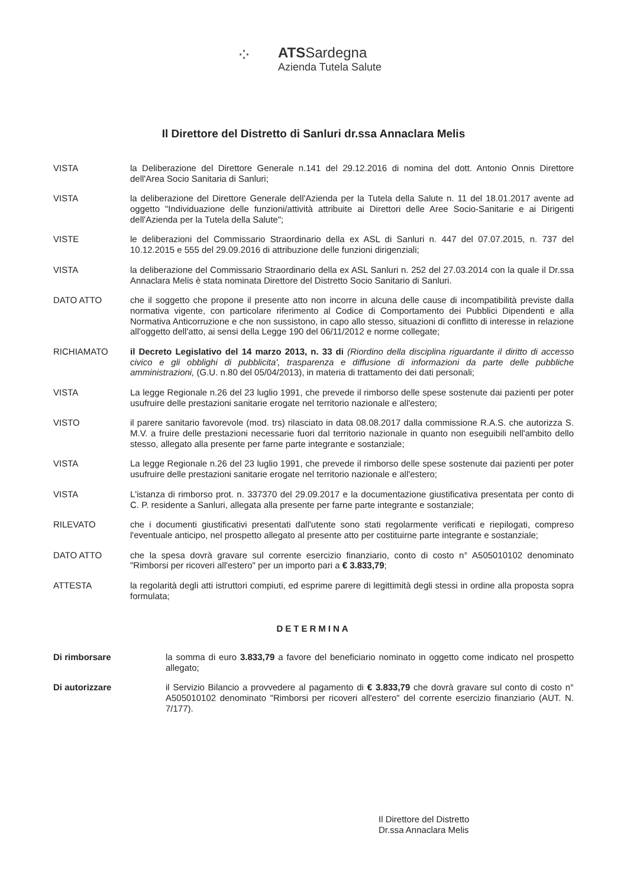⁘
ATSSardegna
Azienda Tutela Salute
Il Direttore del Distretto di Sanluri dr.ssa Annaclara Melis
VISTA la Deliberazione del Direttore Generale n.141 del 29.12.2016 di nomina del dott. Antonio Onnis Direttore dell'Area Socio Sanitaria di Sanluri;
VISTA la deliberazione del Direttore Generale dell'Azienda per la Tutela della Salute n. 11 del 18.01.2017 avente ad oggetto "Individuazione delle funzioni/attività attribuite ai Direttori delle Aree Socio-Sanitarie e ai Dirigenti dell'Azienda per la Tutela della Salute";
VISTE le deliberazioni del Commissario Straordinario della ex ASL di Sanluri n. 447 del 07.07.2015, n. 737 del 10.12.2015 e 555 del 29.09.2016 di attribuzione delle funzioni dirigenziali;
VISTA la deliberazione del Commissario Straordinario della ex ASL Sanluri n. 252 del 27.03.2014 con la quale il Dr.ssa Annaclara Melis è stata nominata Direttore del Distretto Socio Sanitario di Sanluri.
DATO ATTO che il soggetto che propone il presente atto non incorre in alcuna delle cause di incompatibilità previste dalla normativa vigente, con particolare riferimento al Codice di Comportamento dei Pubblici Dipendenti e alla Normativa Anticorruzione e che non sussistono, in capo allo stesso, situazioni di conflitto di interesse in relazione all'oggetto dell'atto, ai sensi della Legge 190 del 06/11/2012 e norme collegate;
RICHIAMATO il Decreto Legislativo del 14 marzo 2013, n. 33 di (Riordino della disciplina riguardante il diritto di accesso civico e gli obblighi di pubblicita', trasparenza e diffusione di informazioni da parte delle pubbliche amministrazioni, (G.U. n.80 del 05/04/2013), in materia di trattamento dei dati personali;
VISTA La legge Regionale n.26 del 23 luglio 1991, che prevede il rimborso delle spese sostenute dai pazienti per poter usufruire delle prestazioni sanitarie erogate nel territorio nazionale e all'estero;
VISTO il parere sanitario favorevole (mod. trs) rilasciato in data 08.08.2017 dalla commissione R.A.S. che autorizza S. M.V. a fruire delle prestazioni necessarie fuori dal territorio nazionale in quanto non eseguibili nell'ambito dello stesso, allegato alla presente per farne parte integrante e sostanziale;
VISTA La legge Regionale n.26 del 23 luglio 1991, che prevede il rimborso delle spese sostenute dai pazienti per poter usufruire delle prestazioni sanitarie erogate nel territorio nazionale e all'estero;
VISTA L'istanza di rimborso prot. n. 337370 del 29.09.2017 e la documentazione giustificativa presentata per conto di C. P. residente a Sanluri, allegata alla presente per farne parte integrante e sostanziale;
RILEVATO che i documenti giustificativi presentati dall'utente sono stati regolarmente verificati e riepilogati, compreso l'eventuale anticipo, nel prospetto allegato al presente atto per costituirne parte integrante e sostanziale;
DATO ATTO che la spesa dovrà gravare sul corrente esercizio finanziario, conto di costo n° A505010102 denominato "Rimborsi per ricoveri all'estero" per un importo pari a € 3.833,79;
ATTESTA la regolarità degli atti istruttori compiuti, ed esprime parere di legittimità degli stessi in ordine alla proposta sopra formulata;
DETERMINA
Di rimborsare la somma di euro 3.833,79 a favore del beneficiario nominato in oggetto come indicato nel prospetto allegato;
Di autorizzare il Servizio Bilancio a provvedere al pagamento di € 3.833,79 che dovrà gravare sul conto di costo n° A505010102 denominato "Rimborsi per ricoveri all'estero" del corrente esercizio finanziario (AUT. N. 7/177).
Il Direttore del Distretto
Dr.ssa Annaclara Melis